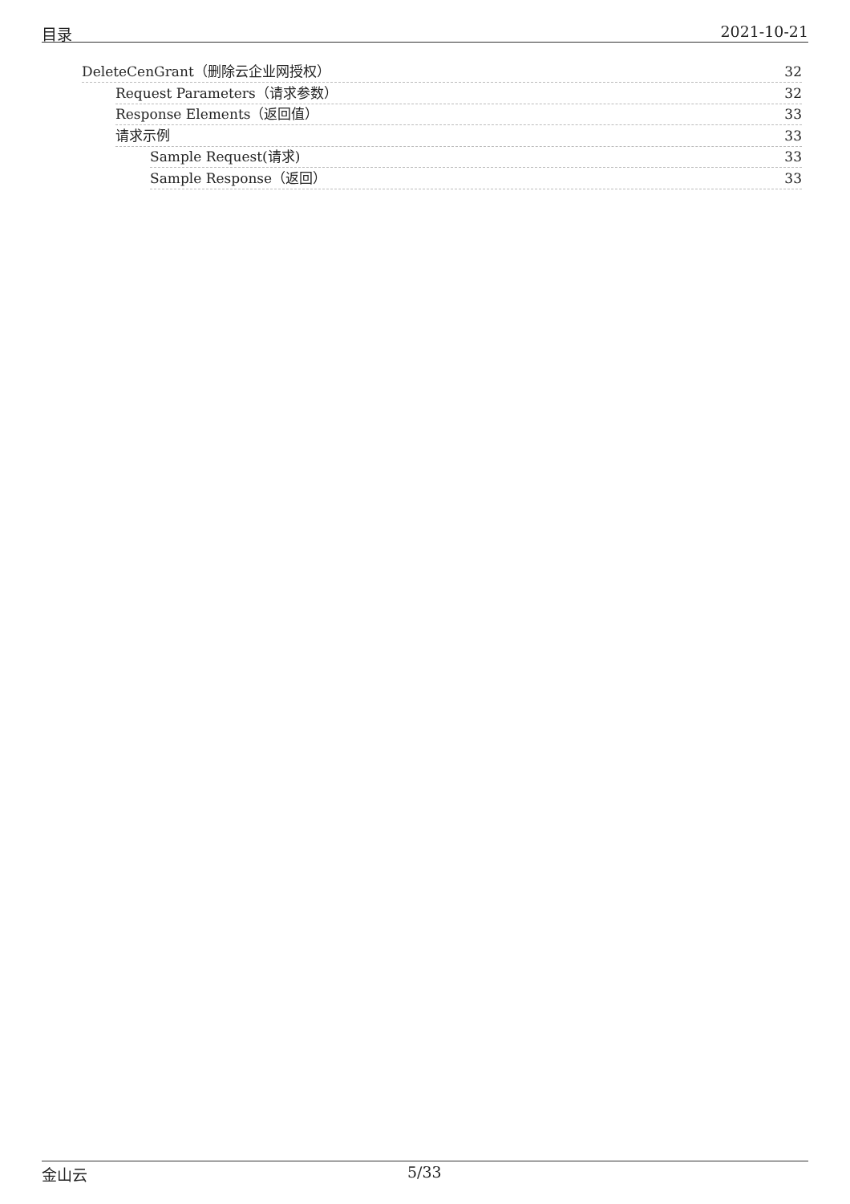目录 2021-10-21
DeleteCenGrant（删除云企业网授权） 32
Request Parameters（请求参数） 32
Response Elements（返回值） 33
请求示例 33
Sample Request(请求) 33
Sample Response（返回） 33
金山云 5/33